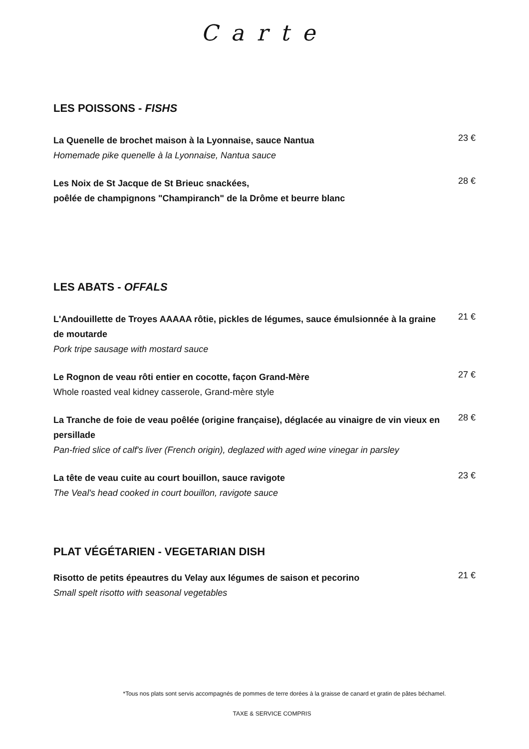Carte
LES POISSONS - FISHS
La Quenelle de brochet maison à la Lyonnaise, sauce Nantua
Homemade pike quenelle à la Lyonnaise, Nantua sauce
23 €
Les Noix de St Jacque de St Brieuc snackées,
poêlée de champignons "Champiranch" de la Drôme et beurre blanc
28 €
LES ABATS - OFFALS
L'Andouillette de Troyes AAAAA rôtie, pickles de légumes, sauce émulsionnée à la graine de moutarde
Pork tripe sausage with mostard sauce
21 €
Le Rognon de veau rôti entier en cocotte, façon Grand-Mère
Whole roasted veal kidney casserole, Grand-mère style
27 €
La Tranche de foie de veau poêlée (origine française), déglacée au vinaigre de vin vieux en persillade
Pan-fried slice of calf's liver (French origin), deglazed with aged wine vinegar in parsley
28 €
La tête de veau cuite au court bouillon, sauce ravigote
The Veal's head cooked in court bouillon, ravigote sauce
23 €
PLAT VÉGÉTARIEN - VEGETARIAN DISH
Risotto de petits épeautres du Velay aux légumes de saison et pecorino
Small spelt risotto with seasonal vegetables
21 €
*Tous nos plats sont servis accompagnés de pommes de terre dorées à la graisse de canard et gratin de pâtes béchamel.
TAXE & SERVICE COMPRIS